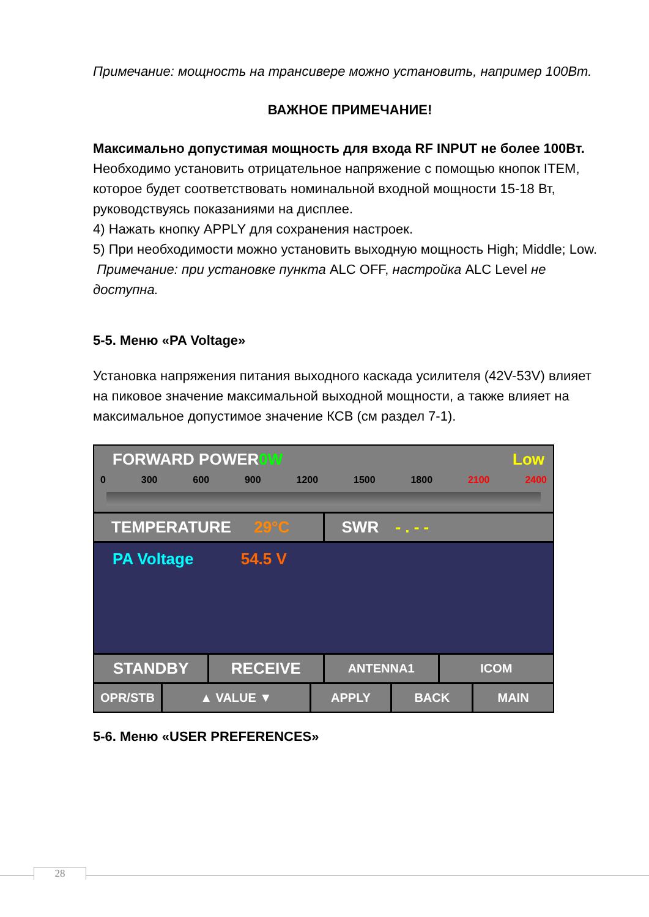Примечание: мощность на трансивере можно установить, например 100Вт.
ВАЖНОЕ ПРИМЕЧАНИЕ!
Максимально допустимая мощность для входа RF INPUT не более 100Вт.
Необходимо установить отрицательное напряжение с помощью кнопок ITEM, которое будет соответствовать номинальной входной мощности 15-18 Вт, руководствуясь показаниями на дисплее.
4) Нажать кнопку APPLY для сохранения настроек.
5) При необходимости можно установить выходную мощность High; Middle; Low.
Примечание: при установке пункта ALC OFF, настройка ALC Level не доступна.
5-5. Меню «PA Voltage»
Установка напряжения питания выходного каскада усилителя (42V-53V) влияет на пиковое значение максимальной выходной мощности, а также влияет на максимальное допустимое значение КСВ (см раздел 7-1).
FORWARD POWER 0W Low
0 300 600 900 1200 1500 1800 2100 2400
TEMPERATURE 29°C SWR - . - -
PA Voltage 54.5 V
STANDBY RECEIVE
ANTENNA1 ICOM
OPR/STB ▲ VALUE ▼ APPLY BACK MAIN
5-6. Меню «USER PREFERENCES»
28